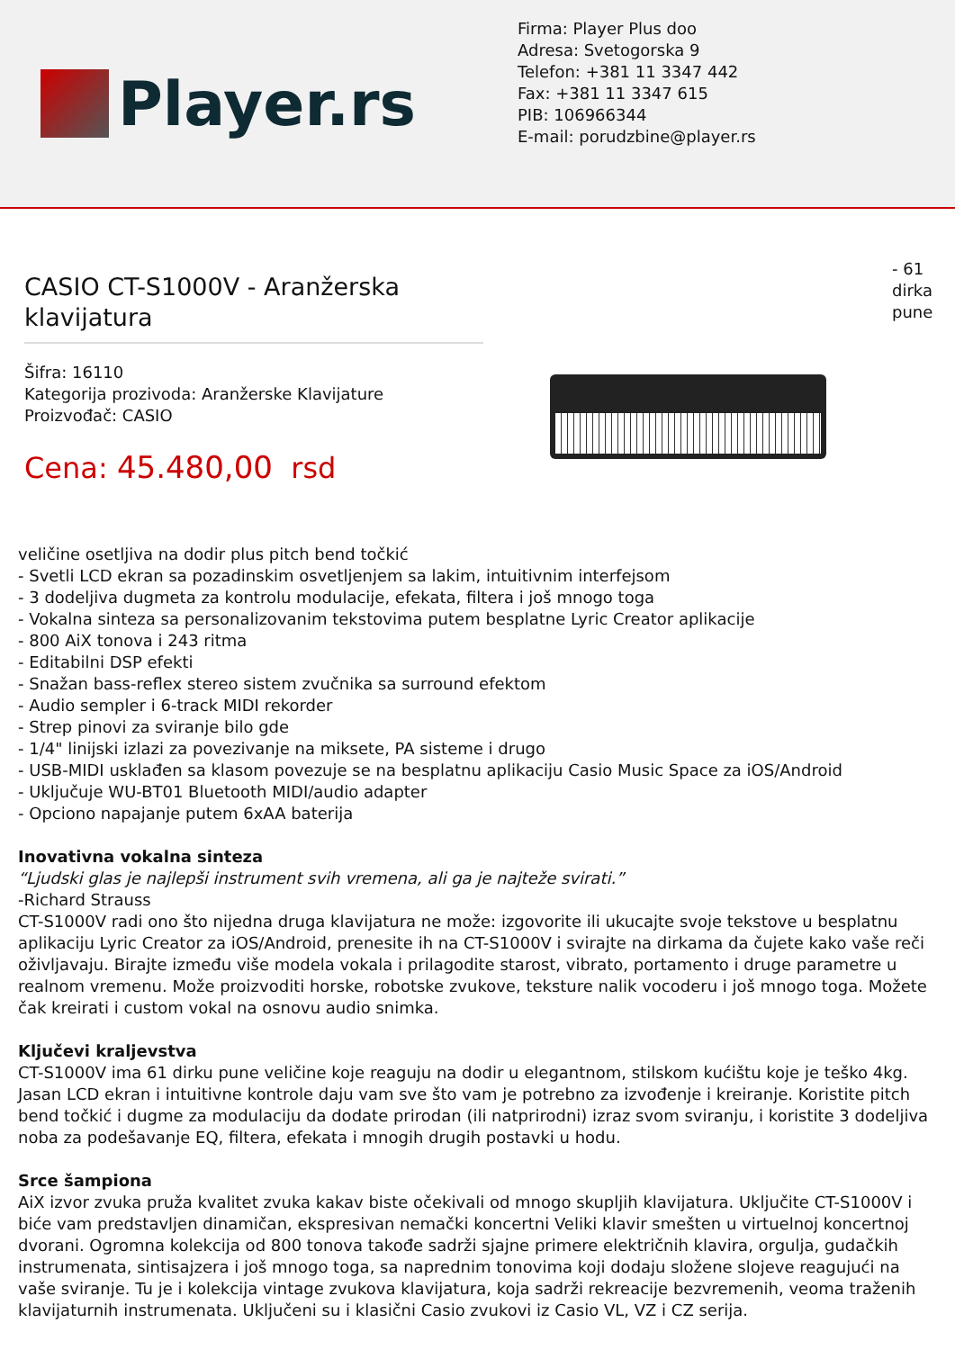Player.rs
Firma: Player Plus doo
Adresa: Svetogorska 9
Telefon: +381 11 3347 442
Fax: +381 11 3347 615
PIB: 106966344
E-mail: porudzbine@player.rs
CASIO CT-S1000V - Aranžerska klavijatura
Šifra: 16110
Kategorija prozivoda: Aranžerske Klavijature
Proizvođač: CASIO
Cena: 45.480,00 rsd
- 61 dirka pune
veličine osetljiva na dodir plus pitch bend točkić
- Svetli LCD ekran sa pozadinskim osvetljenjem sa lakim, intuitivnim interfejsom
- 3 dodeljiva dugmeta za kontrolu modulacije, efekata, filtera i još mnogo toga
- Vokalna sinteza sa personalizovanim tekstovima putem besplatne Lyric Creator aplikacije
- 800 AiX tonova i 243 ritma
- Editabilni DSP efekti
- Snažan bass-reflex stereo sistem zvučnika sa surround efektom
- Audio sempler i 6-track MIDI rekorder
- Strep pinovi za sviranje bilo gde
- 1/4" linijski izlazi za povezivanje na miksete, PA sisteme i drugo
- USB-MIDI usklađen sa klasom povezuje se na besplatnu aplikaciju Casio Music Space za iOS/Android
- Uključuje WU-BT01 Bluetooth MIDI/audio adapter
- Opciono napajanje putem 6xAA baterija
Inovativna vokalna sinteza
“Ljudski glas je najlepši instrument svih vremena, ali ga je najteže svirati.”
-Richard Strauss
CT-S1000V radi ono što nijedna druga klavijatura ne može: izgovorite ili ukucajte svoje tekstove u besplatnu aplikaciju Lyric Creator za iOS/Android, prenesite ih na CT-S1000V i svirajte na dirkama da čujete kako vaše reči oživljavaju. Birajte između više modela vokala i prilagodite starost, vibrato, portamento i druge parametre u realnom vremenu. Može proizvoditi horske, robotske zvukove, teksture nalik vocoderu i još mnogo toga. Možete čak kreirati i custom vokal na osnovu audio snimka.
Ključevi kraljevstva
CT-S1000V ima 61 dirku pune veličine koje reaguju na dodir u elegantnom, stilskom kućištu koje je teško 4kg. Jasan LCD ekran i intuitivne kontrole daju vam sve što vam je potrebno za izvođenje i kreiranje. Koristite pitch bend točkić i dugme za modulaciju da dodate prirodan (ili natprirodni) izraz svom sviranju, i koristite 3 dodeljiva noba za podešavanje EQ, filtera, efekata i mnogih drugih postavki u hodu.
Srce šampiona
AiX izvor zvuka pruža kvalitet zvuka kakav biste očekivali od mnogo skupljih klavijatura. Uključite CT-S1000V i biće vam predstavljen dinamičan, ekspresivan nemački koncertni Veliki klavir smešten u virtuelnoj koncertnoj dvorani. Ogromna kolekcija od 800 tonova takođe sadrži sjajne primere električnih klavira, orgulja, gudačkih instrumenata, sintisajzera i još mnogo toga, sa naprednim tonovima koji dodaju složene slojeve reagujući na vaše sviranje. Tu je i kolekcija vintage zvukova klavijatura, koja sadrži rekreacije bezvremenih, veoma traženih klavijaturnih instrumenata. Uključeni su i klasični Casio zvukovi iz Casio VL, VZ i CZ serija.